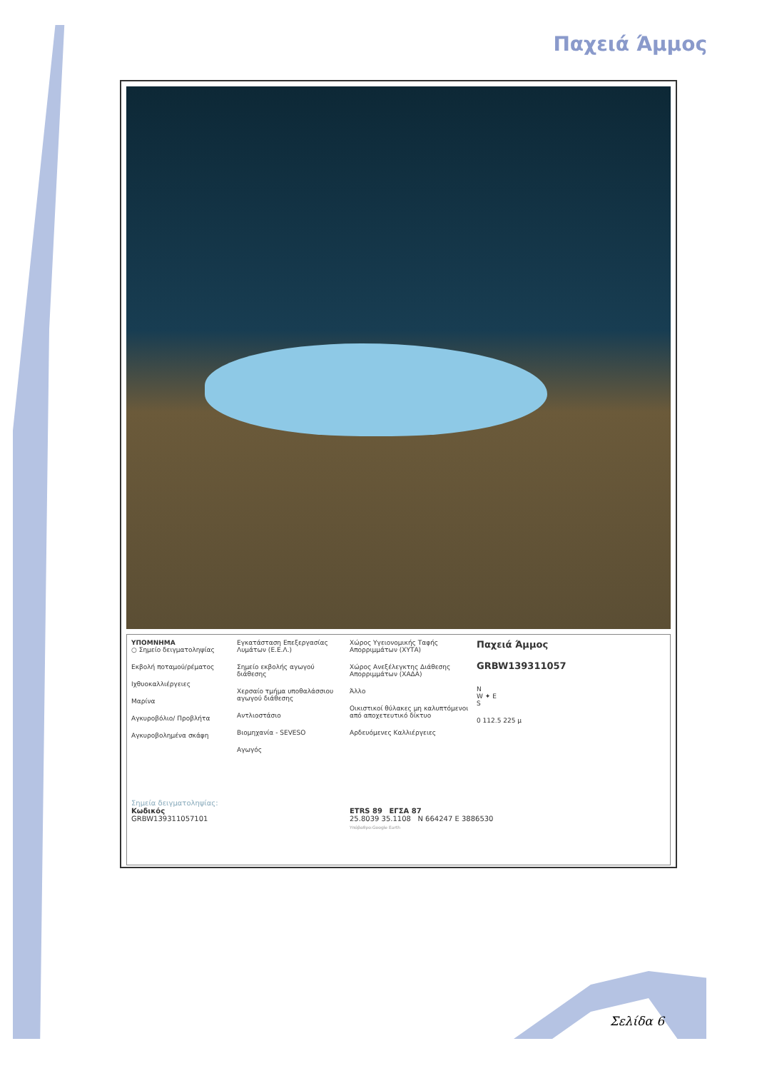Παχειά Άμμος
ΥΠΟΜΝΗΜΑ
○ Σημείο δειγματοληψίας
Εκβολή ποταμού/ρέματος
Ιχθυοκαλλιέργειες
Μαρίνα
Αγκυροβόλιο/ Προβλήτα
Αγκυροβολημένα σκάφη
Εγκατάσταση Επεξεργασίας Λυμάτων (Ε.Ε.Λ.)
Σημείο εκβολής αγωγού διάθεσης
Χερσαίο τμήμα υποθαλάσσιου αγωγού διάθεσης
Αντλιοστάσιο
Βιομηχανία - SEVESO
Αγωγός
Χώρος Υγειονομικής Ταφής Απορριμμάτων (ΧΥΤΑ)
Χώρος Ανεξέλεγκτης Διάθεσης Απορριμμάτων (ΧΑΔΑ)
Άλλο
Οικιστικοί θύλακες μη καλυπτόμενοι από αποχετευτικό δίκτυο
Αρδευόμενες Καλλιέργειες
Παχειά Άμμος
GRBW139311057
N
W ✦ E
S
0 112.5 225 μ
Σημεία δειγματοληψίας:
Κωδικός
GRBW139311057101
ETRS 89 ΕΓΣΑ 87
25.8039 35.1108 N 664247 E 3886530
Υπόβαθρο:Google Earth
Σελίδα 6